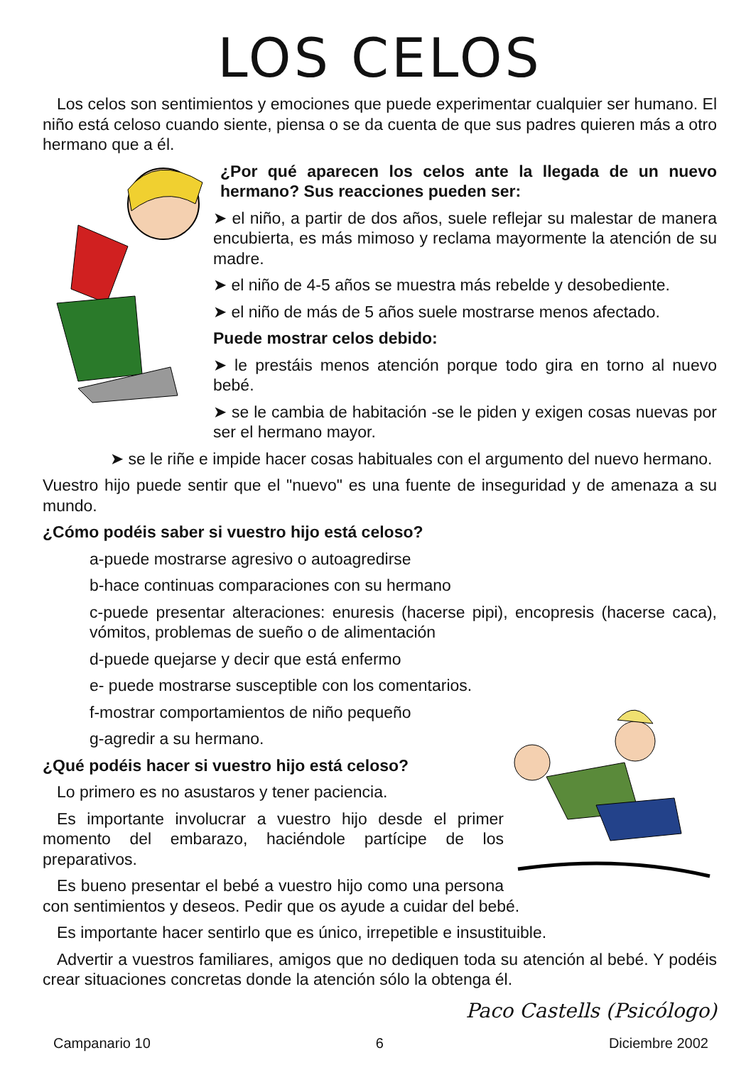LOS CELOS
Los celos son sentimientos y emociones que puede experimentar cualquier ser humano. El niño está celoso cuando siente, piensa o se da cuenta de que sus padres quieren más a otro hermano que a él.
¿Por qué aparecen los celos ante la llegada de un nuevo hermano? Sus reacciones pueden ser:
➤ el niño, a partir de dos años, suele reflejar su malestar de manera encubierta, es más mimoso y reclama mayormente la atención de su madre.
➤ el niño de 4-5 años se muestra más rebelde y desobediente.
➤ el niño de más de 5 años suele mostrarse menos afectado.
Puede mostrar celos debido:
➤ le prestáis menos atención porque todo gira en torno al nuevo bebé.
➤ se le cambia de habitación -se le piden y exigen cosas nuevas por ser el hermano mayor.
➤ se le riñe e impide hacer cosas habituales con el argumento del nuevo hermano.
Vuestro hijo puede sentir que el "nuevo" es una fuente de inseguridad y de amenaza a su mundo.
¿Cómo podéis saber si vuestro hijo está celoso?
a-puede mostrarse agresivo o autoagredirse
b-hace continuas comparaciones con su hermano
c-puede presentar alteraciones: enuresis (hacerse pipi), encopresis (hacerse caca), vómitos, problemas de sueño o de alimentación
d-puede quejarse y decir que está enfermo
e- puede mostrarse susceptible con los comentarios.
f-mostrar comportamientos de niño pequeño
g-agredir a su hermano.
¿Qué podéis hacer si vuestro hijo está celoso?
Lo primero es no asustaros y tener paciencia.
Es importante involucrar a vuestro hijo desde el primer momento del embarazo, haciéndole partícipe de los preparativos.
Es bueno presentar el bebé a vuestro hijo como una persona con sentimientos y deseos. Pedir que os ayude a cuidar del bebé.
Es importante hacer sentirlo que es único, irrepetible e insustituible.
Advertir a vuestros familiares, amigos que no dediquen toda su atención al bebé. Y podéis crear situaciones concretas donde la atención sólo la obtenga él.
Paco Castells (Psicólogo)
Campanario 10 6 Diciembre 2002